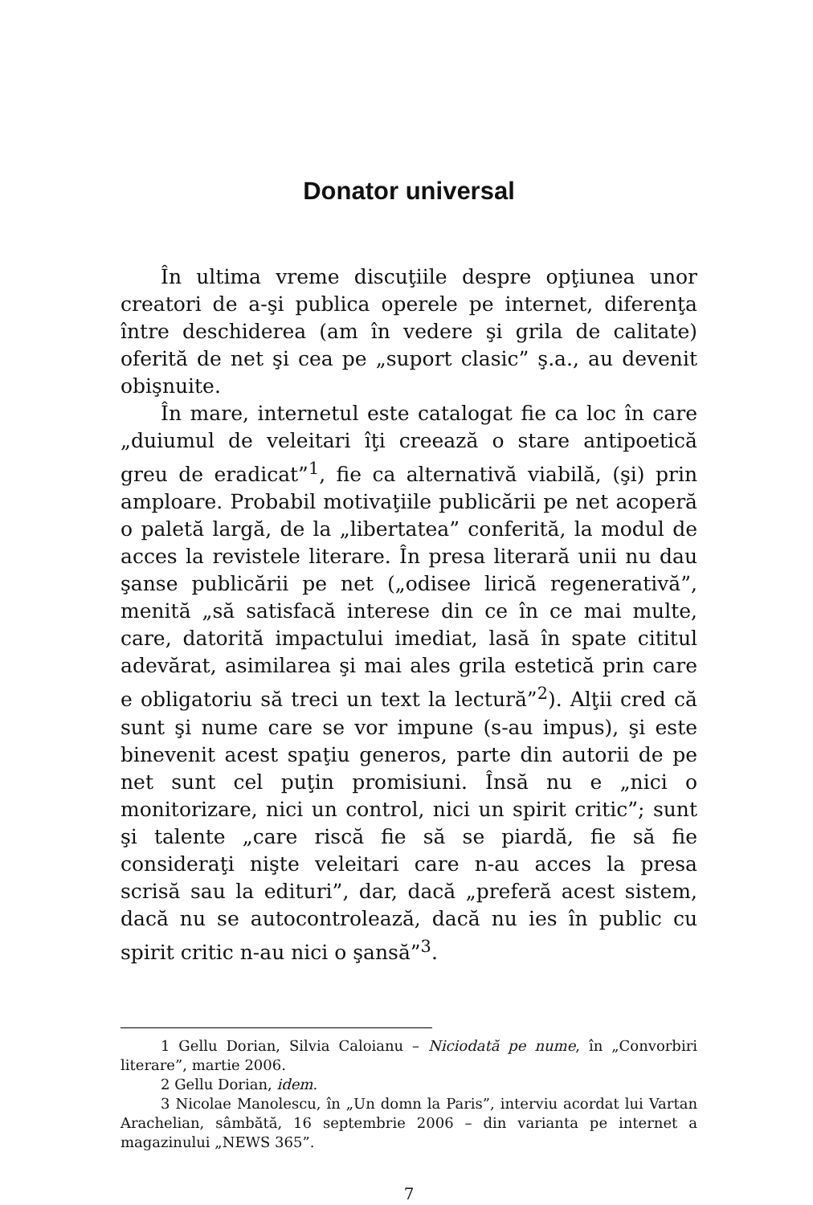Donator universal
În ultima vreme discuţiile despre opţiunea unor creatori de a-şi publica operele pe internet, diferenţa între deschiderea (am în vedere şi grila de calitate) oferită de net şi cea pe „suport clasic” ş.a., au devenit obişnuite.
În mare, internetul este catalogat fie ca loc în care „duiumul de veleitari îţi creează o stare antipoetică greu de eradicat”<sup>1</sup>, fie ca alternativă viabilă, (şi) prin amploare. Probabil motivaţiile publicării pe net acoperă o paletă largă, de la „libertatea” conferită, la modul de acces la revistele literare. În presa literară unii nu dau şanse publicării pe net („odisee lirică regenerativă”, menită „să satisfacă interese din ce în ce mai multe, care, datorită impactului imediat, lasă în spate cititul adevărat, asimilarea şi mai ales grila estetică prin care e obligatoriu să treci un text la lectură”<sup>2</sup>). Alţii cred că sunt şi nume care se vor impune (s-au impus), şi este binevenit acest spaţiu generos, parte din autorii de pe net sunt cel puţin promisiuni. Însă nu e „nici o monitorizare, nici un control, nici un spirit critic”; sunt şi talente „care riscă fie să se piardă, fie să fie consideraţi nişte veleitari care n-au acces la presa scrisă sau la edituri”, dar, dacă „preferă acest sistem, dacă nu se autocontrolează, dacă nu ies în public cu spirit critic n-au nici o şansă”<sup>3</sup>.
1 Gellu Dorian, Silvia Caloianu – Niciodată pe nume, în „Convorbiri literare”, martie 2006.
2 Gellu Dorian, idem.
3 Nicolae Manolescu, în „Un domn la Paris”, interviu acordat lui Vartan Arachelian, sâmbătă, 16 septembrie 2006 – din varianta pe internet a magazinului „NEWS 365”.
7